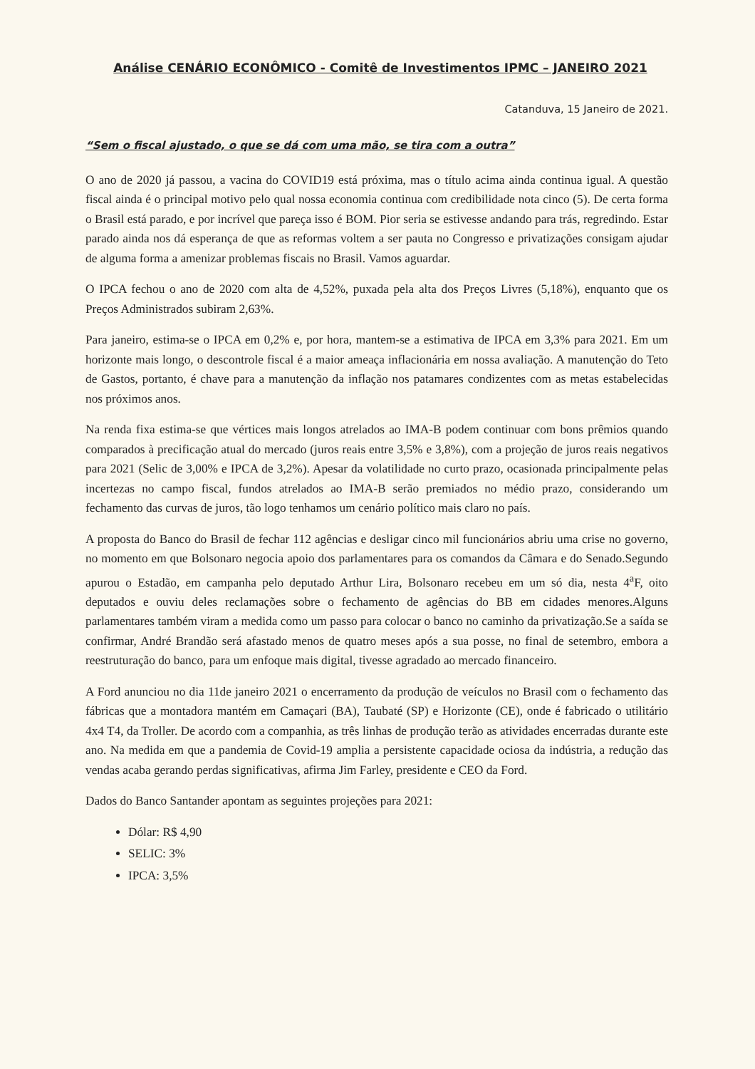Análise CENÁRIO ECONÔMICO - Comitê de Investimentos IPMC – JANEIRO 2021
Catanduva, 15 Janeiro de 2021.
“Sem o fiscal ajustado, o que se dá com uma mão, se tira com a outra”
O ano de 2020 já passou, a vacina do COVID19 está próxima, mas o título acima ainda continua igual. A questão fiscal ainda é o principal motivo pelo qual nossa economia continua com credibilidade nota cinco (5). De certa forma o Brasil está parado, e por incrível que pareça isso é BOM. Pior seria se estivesse andando para trás, regredindo. Estar parado ainda nos dá esperança de que as reformas voltem a ser pauta no Congresso e privatizações consigam ajudar de alguma forma a amenizar problemas fiscais no Brasil. Vamos aguardar.
O IPCA fechou o ano de 2020 com alta de 4,52%, puxada pela alta dos Preços Livres (5,18%), enquanto que os Preços Administrados subiram 2,63%.
Para janeiro, estima-se o IPCA em 0,2% e, por hora, mantem-se a estimativa de IPCA em 3,3% para 2021. Em um horizonte mais longo, o descontrole fiscal é a maior ameaça inflacionária em nossa avaliação. A manutenção do Teto de Gastos, portanto, é chave para a manutenção da inflação nos patamares condizentes com as metas estabelecidas nos próximos anos.
Na renda fixa estima-se que vértices mais longos atrelados ao IMA-B podem continuar com bons prêmios quando comparados à precificação atual do mercado (juros reais entre 3,5% e 3,8%), com a projeção de juros reais negativos para 2021 (Selic de 3,00% e IPCA de 3,2%). Apesar da volatilidade no curto prazo, ocasionada principalmente pelas incertezas no campo fiscal, fundos atrelados ao IMA-B serão premiados no médio prazo, considerando um fechamento das curvas de juros, tão logo tenhamos um cenário político mais claro no país.
A proposta do Banco do Brasil de fechar 112 agências e desligar cinco mil funcionários abriu uma crise no governo, no momento em que Bolsonaro negocia apoio dos parlamentares para os comandos da Câmara e do Senado.Segundo apurou o Estadão, em campanha pelo deputado Arthur Lira, Bolsonaro recebeu em um só dia, nesta 4<sup>a</sup>F, oito deputados e ouviu deles reclamações sobre o fechamento de agências do BB em cidades menores.Alguns parlamentares também viram a medida como um passo para colocar o banco no caminho da privatização.Se a saída se confirmar, André Brandão será afastado menos de quatro meses após a sua posse, no final de setembro, embora a reestruturação do banco, para um enfoque mais digital, tivesse agradado ao mercado financeiro.
A Ford anunciou no dia 11de janeiro 2021 o encerramento da produção de veículos no Brasil com o fechamento das fábricas que a montadora mantém em Camaçari (BA), Taubaté (SP) e Horizonte (CE), onde é fabricado o utilitário 4x4 T4, da Troller. De acordo com a companhia, as três linhas de produção terão as atividades encerradas durante este ano. Na medida em que a pandemia de Covid-19 amplia a persistente capacidade ociosa da indústria, a redução das vendas acaba gerando perdas significativas, afirma Jim Farley, presidente e CEO da Ford.
Dados do Banco Santander apontam as seguintes projeções para 2021:
Dólar: R$ 4,90
SELIC: 3%
IPCA: 3,5%